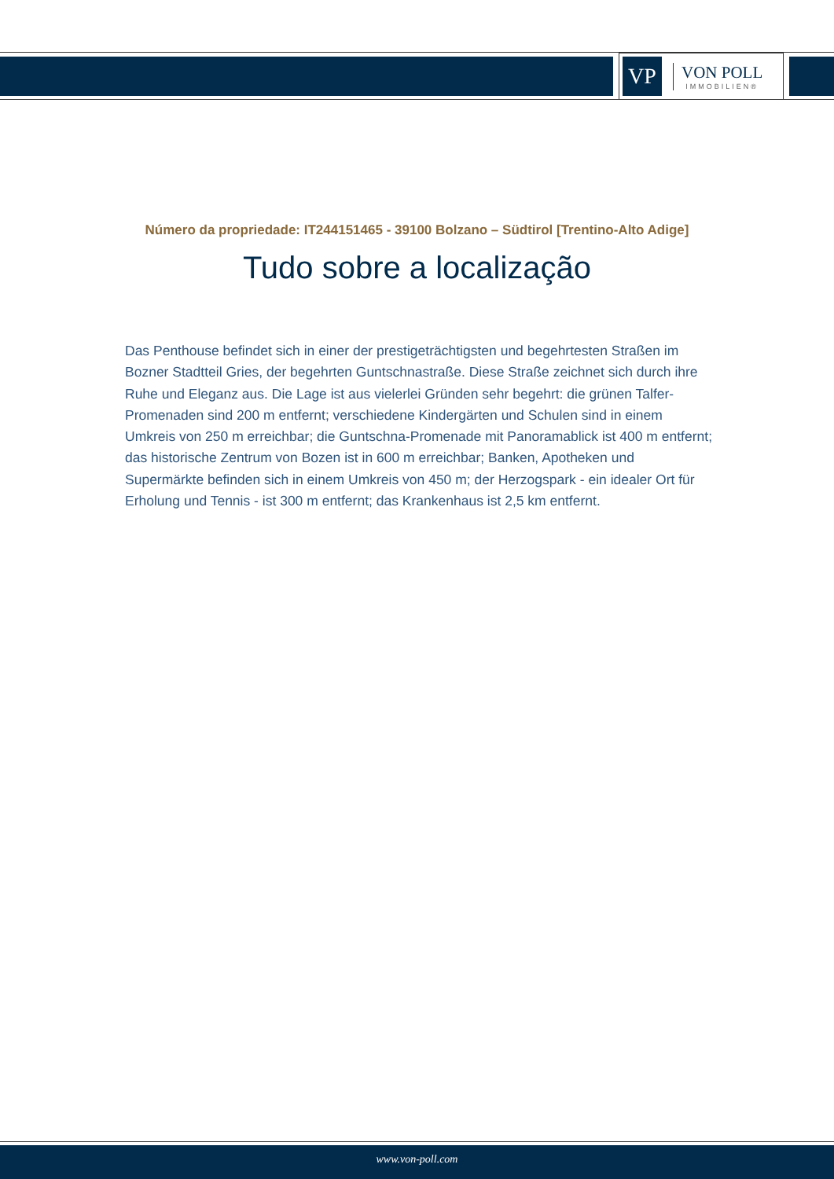VP
VON POLL
IMMOBILIEN®
Número da propriedade: IT244151465 - 39100 Bolzano – Südtirol [Trentino-Alto Adige]
Tudo sobre a localização
Das Penthouse befindet sich in einer der prestigeträchtigsten und begehrtesten Straßen im Bozner Stadtteil Gries, der begehrten Guntschnastraße. Diese Straße zeichnet sich durch ihre Ruhe und Eleganz aus. Die Lage ist aus vielerlei Gründen sehr begehrt: die grünen Talfer-Promenaden sind 200 m entfernt; verschiedene Kindergärten und Schulen sind in einem Umkreis von 250 m erreichbar; die Guntschna-Promenade mit Panoramablick ist 400 m entfernt; das historische Zentrum von Bozen ist in 600 m erreichbar; Banken, Apotheken und Supermärkte befinden sich in einem Umkreis von 450 m; der Herzogspark - ein idealer Ort für Erholung und Tennis - ist 300 m entfernt; das Krankenhaus ist 2,5 km entfernt.
www.von-poll.com